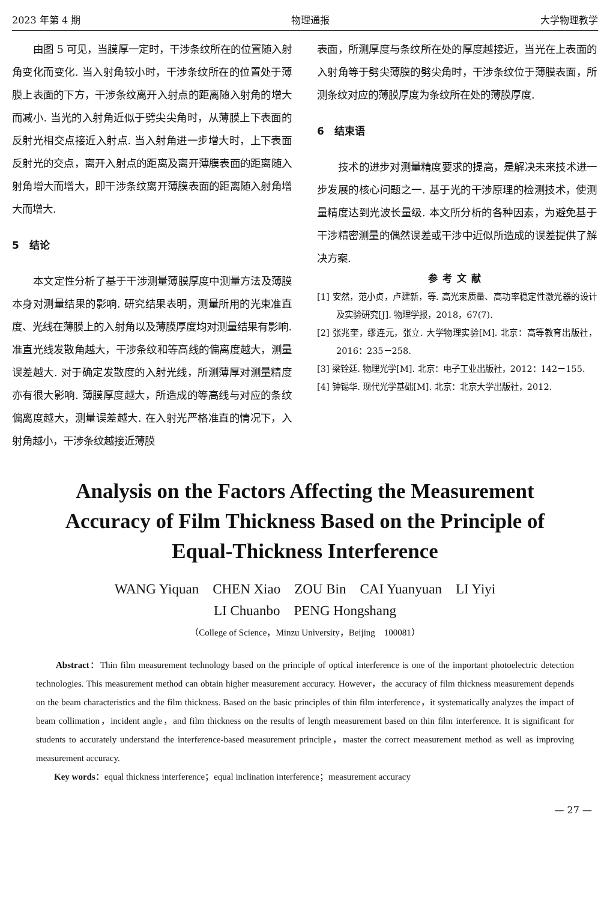2023 年第 4 期 物理通报 大学物理教学
由图 5 可见，当膜厚一定时，干涉条纹所在的位置随入射角变化而变化. 当入射角较小时，干涉条纹所在的位置处于薄膜上表面的下方，干涉条纹离开入射点的距离随入射角的增大而减小. 当光的入射角近似于劈尖尖角时，从薄膜上下表面的反射光相交点接近入射点. 当入射角进一步增大时，上下表面反射光的交点，离开入射点的距离及离开薄膜表面的距离随入射角增大而增大，即干涉条纹离开薄膜表面的距离随入射角增大而增大.
5　结论
本文定性分析了基于干涉测量薄膜厚度中测量方法及薄膜本身对测量结果的影响. 研究结果表明，测量所用的光束准直度、光线在薄膜上的入射角以及薄膜厚度均对测量结果有影响. 准直光线发散角越大，干涉条纹和等高线的偏离度越大，测量误差越大. 对于确定发散度的入射光线，所测薄厚对测量精度亦有很大影响. 薄膜厚度越大，所造成的等高线与对应的条纹偏离度越大，测量误差越大. 在入射光严格准直的情况下，入射角越小，干涉条纹越接近薄膜
表面，所测厚度与条纹所在处的厚度越接近，当光在上表面的入射角等于劈尖薄膜的劈尖角时，干涉条纹位于薄膜表面，所测条纹对应的薄膜厚度为条纹所在处的薄膜厚度.
6　结束语
技术的进步对测量精度要求的提高，是解决未来技术进一步发展的核心问题之一. 基于光的干涉原理的检测技术，使测量精度达到光波长量级. 本文所分析的各种因素，为避免基于干涉精密测量的偶然误差或干涉中近似所造成的误差提供了解决方案.
参考文献
[1] 安然，范小贞，卢建新，等. 高光束质量、高功率稳定性激光器的设计及实验研究[J]. 物理学报，2018，67(7).
[2] 张兆奎，缪连元，张立. 大学物理实验[M]. 北京：高等教育出版社，2016：235－258.
[3] 梁铨廷. 物理光学[M]. 北京：电子工业出版社，2012：142－155.
[4] 钟锡华. 现代光学基础[M]. 北京：北京大学出版社，2012.
Analysis on the Factors Affecting the Measurement Accuracy of Film Thickness Based on the Principle of Equal-Thickness Interference
WANG Yiquan　CHEN Xiao　ZOU Bin　CAI Yuanyuan　LI Yiyi
LI Chuanbo　PENG Hongshang
（College of Science，Minzu University，Beijing　100081）
　　Abstract：Thin film measurement technology based on the principle of optical interference is one of the important photoelectric detection technologies. This measurement method can obtain higher measurement accuracy. However，the accuracy of film thickness measurement depends on the beam characteristics and the film thickness. Based on the basic principles of thin film interference，it systematically analyzes the impact of beam collimation，incident angle，and film thickness on the results of length measurement based on thin film interference. It is significant for students to accurately understand the interference-based measurement principle，master the correct measurement method as well as improving measurement accuracy.
　　Key words：equal thickness interference；equal inclination interference；measurement accuracy
— 27 —